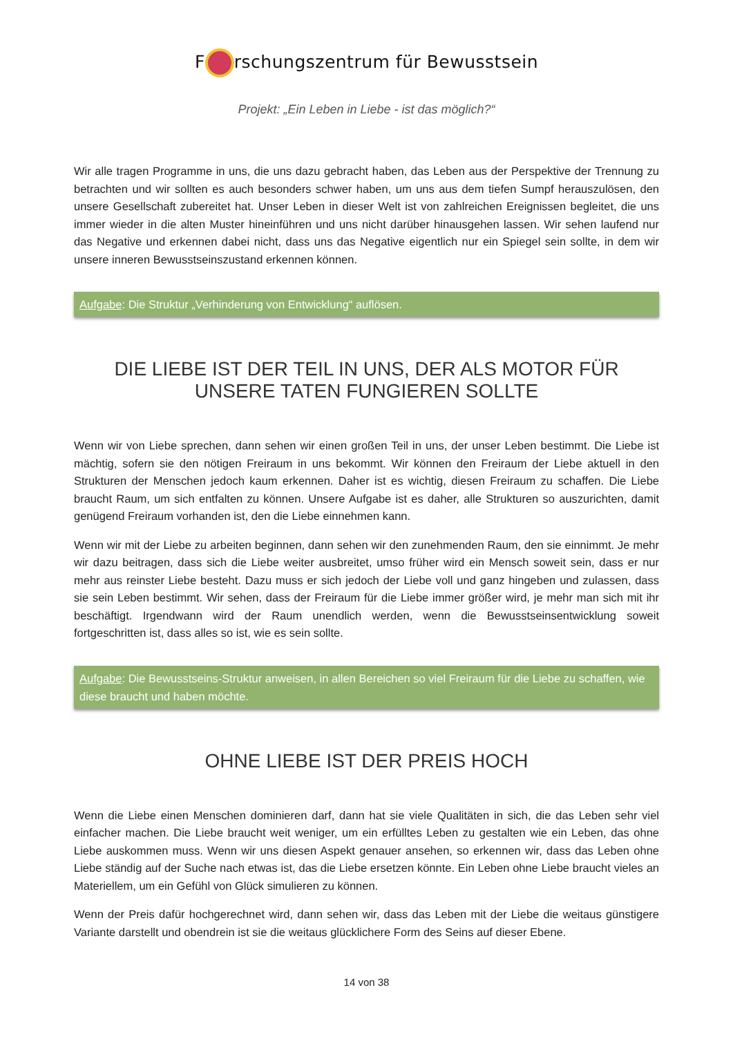F rschungszentrum für Bewusstsein
Projekt: „Ein Leben in Liebe - ist das möglich?“
Wir alle tragen Programme in uns, die uns dazu gebracht haben, das Leben aus der Perspektive der Trennung zu betrachten und wir sollten es auch besonders schwer haben, um uns aus dem tiefen Sumpf herauszulösen, den unsere Gesellschaft zubereitet hat. Unser Leben in dieser Welt ist von zahlreichen Ereignissen begleitet, die uns immer wieder in die alten Muster hineinführen und uns nicht darüber hinausgehen lassen. Wir sehen laufend nur das Negative und erkennen dabei nicht, dass uns das Negative eigentlich nur ein Spiegel sein sollte, in dem wir unsere inneren Bewusstseinszustand erkennen können.
Aufgabe: Die Struktur „Verhinderung von Entwicklung“ auflösen.
DIE LIEBE IST DER TEIL IN UNS, DER ALS MOTOR FÜR UNSERE TATEN FUNGIEREN SOLLTE
Wenn wir von Liebe sprechen, dann sehen wir einen großen Teil in uns, der unser Leben bestimmt. Die Liebe ist mächtig, sofern sie den nötigen Freiraum in uns bekommt. Wir können den Freiraum der Liebe aktuell in den Strukturen der Menschen jedoch kaum erkennen. Daher ist es wichtig, diesen Freiraum zu schaffen. Die Liebe braucht Raum, um sich entfalten zu können. Unsere Aufgabe ist es daher, alle Strukturen so auszurichten, damit genügend Freiraum vorhanden ist, den die Liebe einnehmen kann.
Wenn wir mit der Liebe zu arbeiten beginnen, dann sehen wir den zunehmenden Raum, den sie einnimmt. Je mehr wir dazu beitragen, dass sich die Liebe weiter ausbreitet, umso früher wird ein Mensch soweit sein, dass er nur mehr aus reinster Liebe besteht. Dazu muss er sich jedoch der Liebe voll und ganz hingeben und zulassen, dass sie sein Leben bestimmt. Wir sehen, dass der Freiraum für die Liebe immer größer wird, je mehr man sich mit ihr beschäftigt. Irgendwann wird der Raum unendlich werden, wenn die Bewusstseinsentwicklung soweit fortgeschritten ist, dass alles so ist, wie es sein sollte.
Aufgabe: Die Bewusstseins-Struktur anweisen, in allen Bereichen so viel Freiraum für die Liebe zu schaffen, wie diese braucht und haben möchte.
OHNE LIEBE IST DER PREIS HOCH
Wenn die Liebe einen Menschen dominieren darf, dann hat sie viele Qualitäten in sich, die das Leben sehr viel einfacher machen. Die Liebe braucht weit weniger, um ein erfülltes Leben zu gestalten wie ein Leben, das ohne Liebe auskommen muss. Wenn wir uns diesen Aspekt genauer ansehen, so erkennen wir, dass das Leben ohne Liebe ständig auf der Suche nach etwas ist, das die Liebe ersetzen könnte. Ein Leben ohne Liebe braucht vieles an Materiellem, um ein Gefühl von Glück simulieren zu können.
Wenn der Preis dafür hochgerechnet wird, dann sehen wir, dass das Leben mit der Liebe die weitaus günstigere Variante darstellt und obendrein ist sie die weitaus glücklichere Form des Seins auf dieser Ebene.
14 von 38